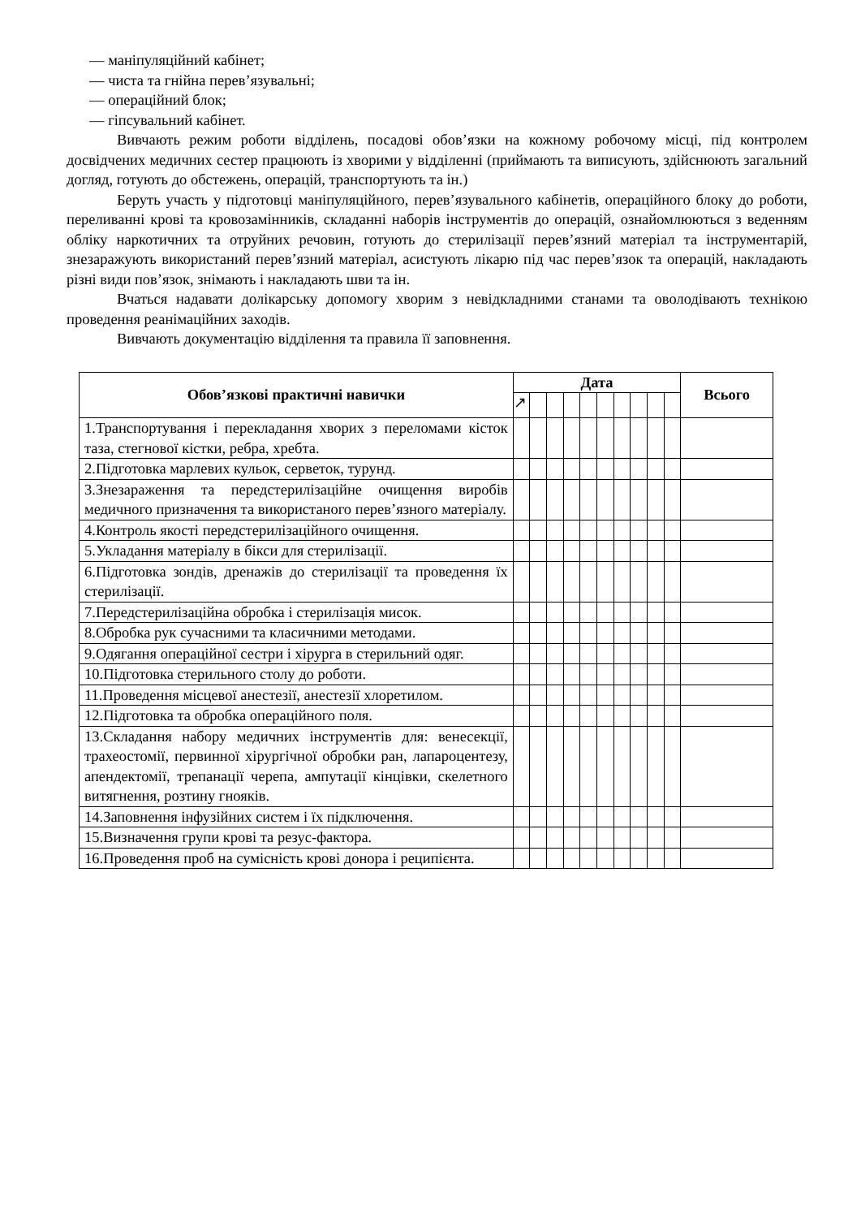— маніпуляційний кабінет;
— чиста та гнійна перев’язувальні;
— операційний блок;
— гіпсувальний кабінет.
Вивчають режим роботи відділень, посадові обов’язки на кожному робочому місці, під контролем досвідчених медичних сестер працюють із хворими у відділенні (приймають та виписують, здійснюють загальний догляд, готують до обстежень, операцій, транспортують та ін.)
Беруть участь у підготовці маніпуляційного, перев’язувального кабінетів, операційного блоку до роботи, переливанні крові та кровозамінників, складанні наборів інструментів до операцій, ознайомлюються з веденням обліку наркотичних та отруйних речовин, готують до стерилізації перев’язний матеріал та інструментарій, знезаражують використаний перев’язний матеріал, асистують лікарю під час перев’язок та операцій, накладають різні види пов’язок, знімають і накладають шви та ін.
Вчаться надавати долікарську допомогу хворим з невідкладними станами та оволодівають технікою проведення реанімаційних заходів.
Вивчають документацію відділення та правила її заповнення.
| Обов’язкові практичні навички | Дата | | | | | | | | | | Всього |
| --- | --- | --- | --- | --- | --- | --- | --- | --- | --- | --- | --- |
| | ↗ | | | | | | | | | | |
| 1.Транспортування і перекладання хворих з переломами кісток таза, стегнової кістки, ребра, хребта. | | | | | | | | | | | |
| 2.Підготовка марлевих кульок, серветок, турунд. | | | | | | | | | | | |
| 3.Знезараження та передстерилізаційне очищення виробів медичного призначення та використаного перев’язного матеріалу. | | | | | | | | | | | |
| 4.Контроль якості передстерилізаційного очищення. | | | | | | | | | | | |
| 5.Укладання матеріалу в бікси для стерилізації. | | | | | | | | | | | |
| 6.Підготовка зондів, дренажів до стерилізації та проведення їх стерилізації. | | | | | | | | | | | |
| 7.Передстерилізаційна обробка і стерилізація мисок. | | | | | | | | | | | |
| 8.Обробка рук сучасними та класичними методами. | | | | | | | | | | | |
| 9.Одягання операційної сестри і хірурга в стерильний одяг. | | | | | | | | | | | |
| 10.Підготовка стерильного столу до роботи. | | | | | | | | | | | |
| 11.Проведення місцевої анестезії, анестезії хлоретилом. | | | | | | | | | | | |
| 12.Підготовка та обробка операційного поля. | | | | | | | | | | | |
| 13.Складання набору медичних інструментів для: венесекції, трахеостомії, первинної хірургічної обробки ран, лапароцентезу, апендектомії, трепанації черепа, ампутації кінцівки, скелетного витягнення, розтину гнояків. | | | | | | | | | | | |
| 14.Заповнення інфузійних систем і їх підключення. | | | | | | | | | | | |
| 15.Визначення групи крові та резус-фактора. | | | | | | | | | | | |
| 16.Проведення проб на сумісність крові донора і реципієнта. | | | | | | | | | | | |